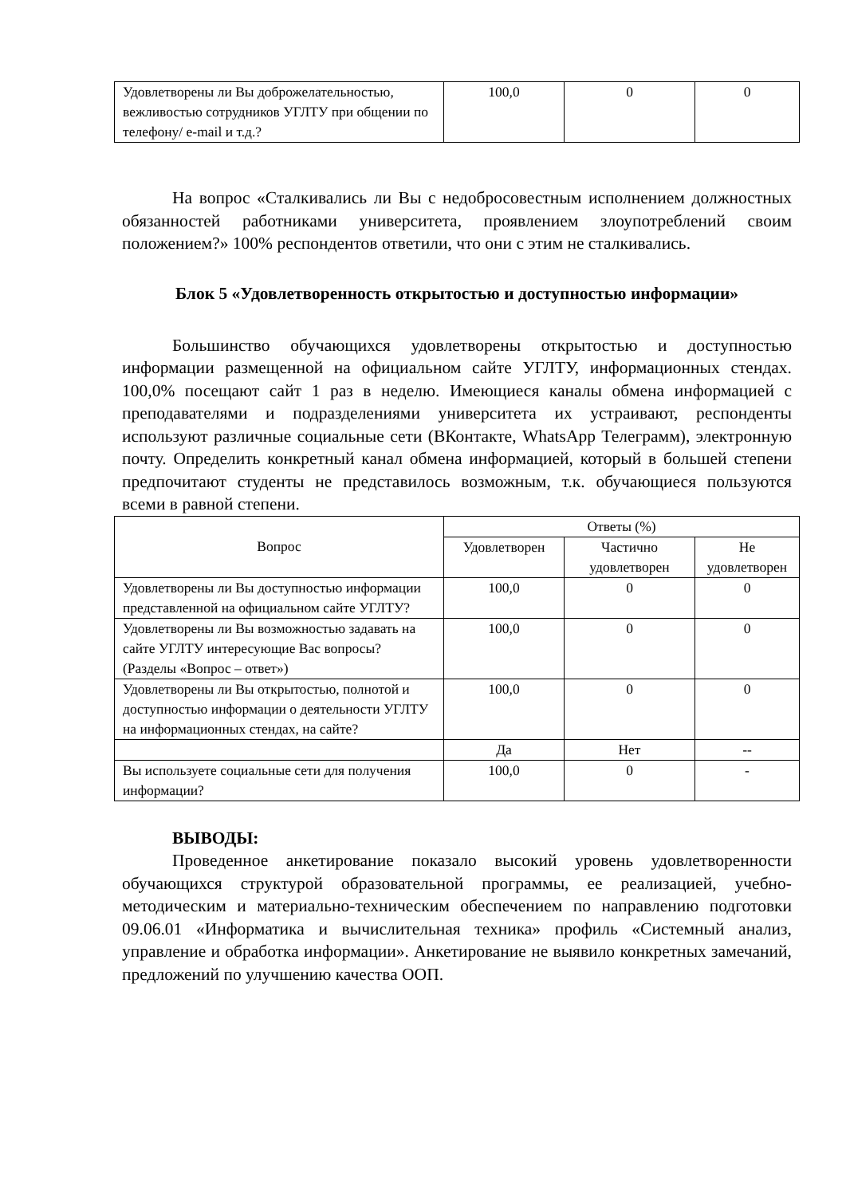| Удовлетворены ли Вы доброжелательностью, вежливостью сотрудников УГЛТУ при общении по телефону/ e-mail и т.д.? | 100,0 | 0 | 0 |
На вопрос «Сталкивались ли Вы с недобросовестным исполнением должностных обязанностей работниками университета, проявлением злоупотреблений своим положением?» 100% респондентов ответили, что они с этим не сталкивались.
Блок 5 «Удовлетворенность открытостью и доступностью информации»
Большинство обучающихся удовлетворены открытостью и доступностью информации размещенной на официальном сайте УГЛТУ, информационных стендах. 100,0% посещают сайт 1 раз в неделю. Имеющиеся каналы обмена информацией с преподавателями и подразделениями университета их устраивают, респонденты используют различные социальные сети (ВКонтакте, WhatsApp Телеграмм), электронную почту. Определить конкретный канал обмена информацией, который в большей степени предпочитают студенты не представилось возможным, т.к. обучающиеся пользуются всеми в равной степени.
| Вопрос | Ответы (%) | | |
| --- | --- | --- | --- |
| | Удовлетворен | Частично удовлетворен | Не удовлетворен |
| Удовлетворены ли Вы доступностью информации представленной на официальном сайте УГЛТУ? | 100,0 | 0 | 0 |
| Удовлетворены ли Вы возможностью задавать на сайте УГЛТУ интересующие Вас вопросы? (Разделы «Вопрос – ответ») | 100,0 | 0 | 0 |
| Удовлетворены ли Вы открытостью, полнотой и доступностью информации о деятельности УГЛТУ на информационных стендах, на сайте? | 100,0 | 0 | 0 |
| | Да | Нет | -- |
| Вы используете социальные сети для получения информации? | 100,0 | 0 | - |
ВЫВОДЫ:
Проведенное анкетирование показало высокий уровень удовлетворенности обучающихся структурой образовательной программы, ее реализацией, учебно-методическим и материально-техническим обеспечением по направлению подготовки 09.06.01 «Информатика и вычислительная техника» профиль «Системный анализ, управление и обработка информации». Анкетирование не выявило конкретных замечаний, предложений по улучшению качества ООП.